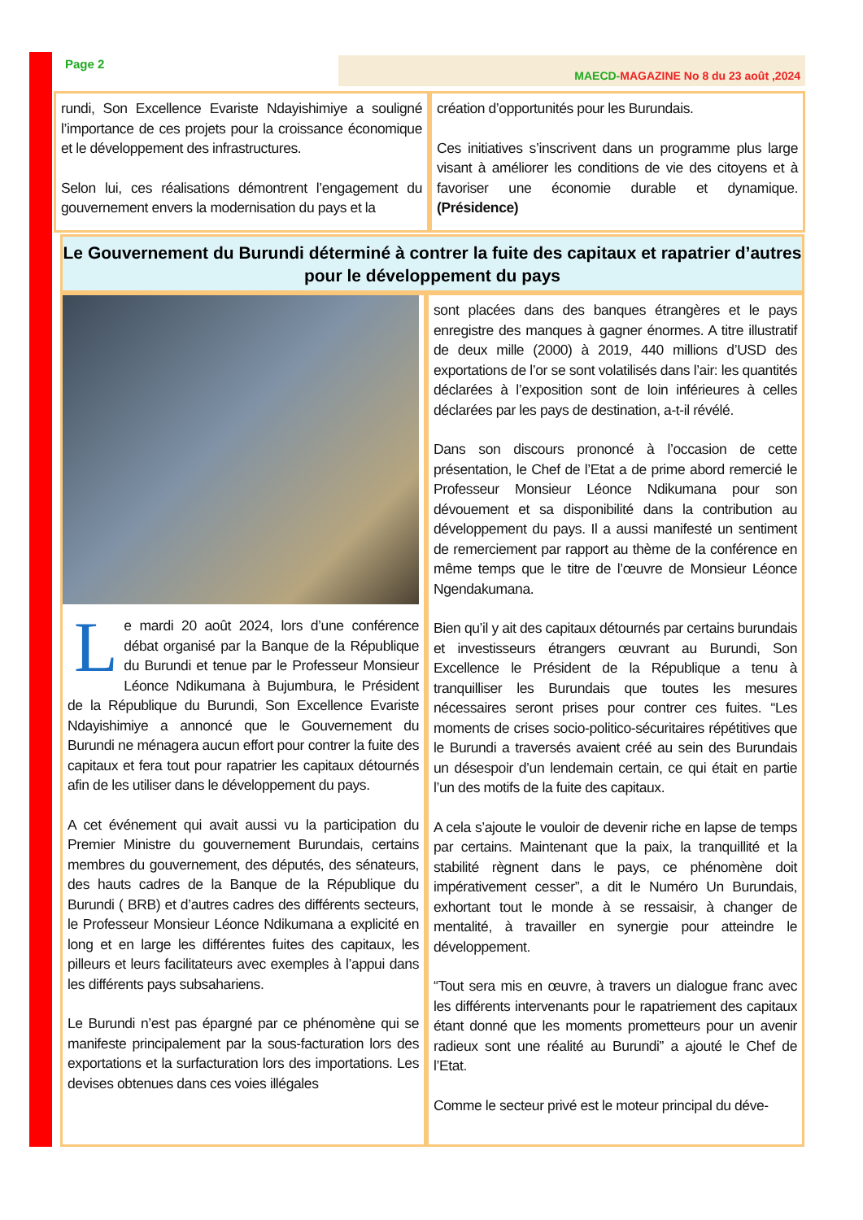Page 2 MAECD-MAGAZINE No 8 du 23 août ,2024
rundi, Son Excellence Evariste Ndayishimiye a souligné l’importance de ces projets pour la croissance économique et le développement des infrastructures.
Selon lui, ces réalisations démontrent l’engagement du gouvernement envers la modernisation du pays et la
création d’opportunités pour les Burundais.
Ces initiatives s’inscrivent dans un programme plus large visant à améliorer les conditions de vie des citoyens et à favoriser une économie durable et dynamique. (Présidence)
Le Gouvernement du Burundi déterminé à contrer la fuite des capitaux et rapatrier d’autres pour le développement du pays
Le mardi 20 août 2024, lors d’une conférence débat organisé par la Banque de la République du Burundi et tenue par le Professeur Monsieur Léonce Ndikumana à Bujumbura, le Président de la République du Burundi, Son Excellence Evariste Ndayishimiye a annoncé que le Gouvernement du Burundi ne ménagera aucun effort pour contrer la fuite des capitaux et fera tout pour rapatrier les capitaux détournés afin de les utiliser dans le développement du pays.
A cet événement qui avait aussi vu la participation du Premier Ministre du gouvernement Burundais, certains membres du gouvernement, des députés, des sénateurs, des hauts cadres de la Banque de la République du Burundi ( BRB) et d’autres cadres des différents secteurs, le Professeur Monsieur Léonce Ndikumana a explicité en long et en large les différentes fuites des capitaux, les pilleurs et leurs facilitateurs avec exemples à l’appui dans les différents pays subsahariens.
Le Burundi n’est pas épargné par ce phénomène qui se manifeste principalement par la sous-facturation lors des exportations et la surfacturation lors des importations. Les devises obtenues dans ces voies illégales
sont placées dans des banques étrangères et le pays enregistre des manques à gagner énormes. A titre illustratif de deux mille (2000) à 2019, 440 millions d’USD des exportations de l’or se sont volatilisés dans l’air: les quantités déclarées à l’exposition sont de loin inférieures à celles déclarées par les pays de destination, a-t-il révélé.
Dans son discours prononcé à l’occasion de cette présentation, le Chef de l’Etat a de prime abord remercié le Professeur Monsieur Léonce Ndikumana pour son dévouement et sa disponibilité dans la contribution au développement du pays. Il a aussi manifesté un sentiment de remerciement par rapport au thème de la conférence en même temps que le titre de l’œuvre de Monsieur Léonce Ngendakumana.
Bien qu’il y ait des capitaux détournés par certains burundais et investisseurs étrangers œuvrant au Burundi, Son Excellence le Président de la République a tenu à tranquilliser les Burundais que toutes les mesures nécessaires seront prises pour contrer ces fuites. “Les moments de crises socio-politico-sécuritaires répétitives que le Burundi a traversés avaient créé au sein des Burundais un désespoir d’un lendemain certain, ce qui était en partie l’un des motifs de la fuite des capitaux.
A cela s’ajoute le vouloir de devenir riche en lapse de temps par certains. Maintenant que la paix, la tranquillité et la stabilité règnent dans le pays, ce phénomène doit impérativement cesser”, a dit le Numéro Un Burundais, exhortant tout le monde à se ressaisir, à changer de mentalité, à travailler en synergie pour atteindre le développement.
“Tout sera mis en œuvre, à travers un dialogue franc avec les différents intervenants pour le rapatriement des capitaux étant donné que les moments prometteurs pour un avenir radieux sont une réalité au Burundi” a ajouté le Chef de l’Etat.
Comme le secteur privé est le moteur principal du déve-